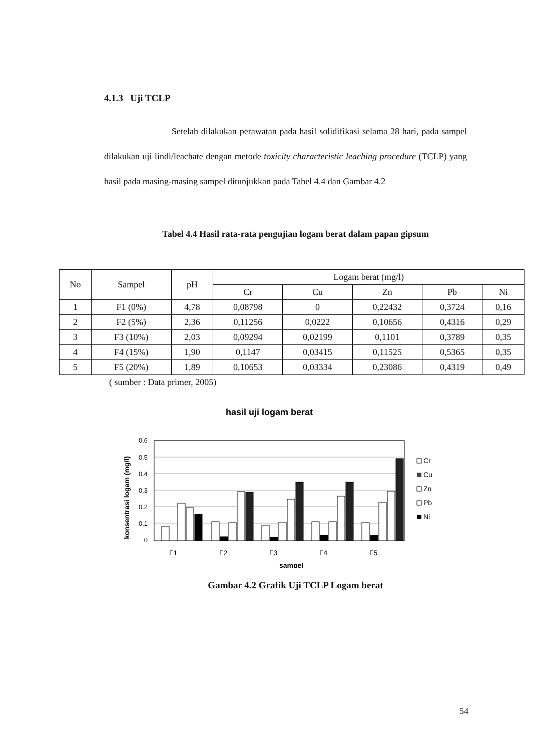4.1.3 Uji TCLP
Setelah dilakukan perawatan pada hasil solidifikasi selama 28 hari, pada sampel dilakukan uji lindi/leachate dengan metode toxicity characteristic leaching procedure (TCLP) yang hasil pada masing-masing sampel ditunjukkan pada Tabel 4.4 dan Gambar 4.2
Tabel 4.4 Hasil rata-rata pengujian logam berat dalam papan gipsum
| No | Sampel | pH | Logam berat (mg/l) | | | | |
| --- | --- | --- | --- | --- | --- | --- | --- |
| | | | Cr | Cu | Zn | Pb | Ni |
| 1 | F1 (0%) | 4,78 | 0,08798 | 0 | 0,22432 | 0,3724 | 0,16 |
| 2 | F2 (5%) | 2,36 | 0,11256 | 0,0222 | 0,10656 | 0,4316 | 0,29 |
| 3 | F3 (10%) | 2,03 | 0,09294 | 0,02199 | 0,1101 | 0,3789 | 0,35 |
| 4 | F4 (15%) | 1,90 | 0,1147 | 0,03415 | 0,11525 | 0,5365 | 0,35 |
| 5 | F5 (20%) | 1,89 | 0,10653 | 0,03334 | 0,23086 | 0,4319 | 0,49 |
( sumber : Data primer, 2005)
hasil uji logam berat
konsentrasi logam (mg/l)
0.6
0.5
0.4
0.3
0.2
0.1
0
F1
F2
F3
F4
F5
sampel
Cr
Cu
Zn
Pb
Ni
Gambar 4.2 Grafik Uji TCLP Logam berat
54